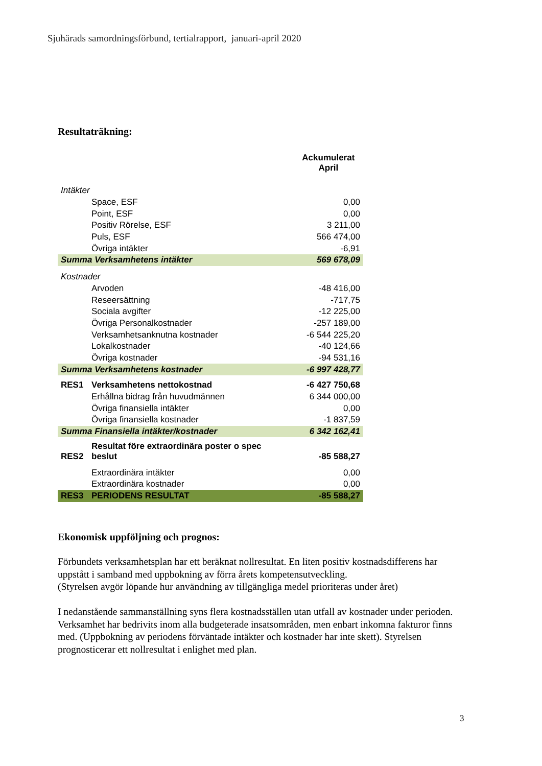Sjuhärads samordningsförbund, tertialrapport, januari-april 2020
Resultaträkning:
| | | Ackumulerat April |
| Intäkter | | |
| | Space, ESF | 0,00 |
| | Point, ESF | 0,00 |
| | Positiv Rörelse, ESF | 3 211,00 |
| | Puls, ESF | 566 474,00 |
| | Övriga intäkter | -6,91 |
| Summa Verksamhetens intäkter | | 569 678,09 |
| Kostnader | | |
| | Arvoden | -48 416,00 |
| | Reseersättning | -717,75 |
| | Sociala avgifter | -12 225,00 |
| | Övriga Personalkostnader | -257 189,00 |
| | Verksamhetsanknutna kostnader | -6 544 225,20 |
| | Lokalkostnader | -40 124,66 |
| | Övriga kostnader | -94 531,16 |
| Summa Verksamhetens kostnader | | -6 997 428,77 |
| RES1 | Verksamhetens nettokostnad | -6 427 750,68 |
| | Erhållna bidrag från huvudmännen | 6 344 000,00 |
| | Övriga finansiella intäkter | 0,00 |
| | Övriga finansiella kostnader | -1 837,59 |
| Summa Finansiella intäkter/kostnader | | 6 342 162,41 |
| RES2 | Resultat före extraordinära poster o spec beslut | -85 588,27 |
| | Extraordinära intäkter | 0,00 |
| | Extraordinära kostnader | 0,00 |
| RES3 | PERIODENS RESULTAT | -85 588,27 |
Ekonomisk uppföljning och prognos:
Förbundets verksamhetsplan har ett beräknat nollresultat. En liten positiv kostnadsdifferens har uppstått i samband med uppbokning av förra årets kompetensutveckling.
(Styrelsen avgör löpande hur användning av tillgängliga medel prioriteras under året)
I nedanstående sammanställning syns flera kostnadsställen utan utfall av kostnader under perioden. Verksamhet har bedrivits inom alla budgeterade insatsområden, men enbart inkomna fakturor finns med. (Uppbokning av periodens förväntade intäkter och kostnader har inte skett). Styrelsen prognosticerar ett nollresultat i enlighet med plan.
3